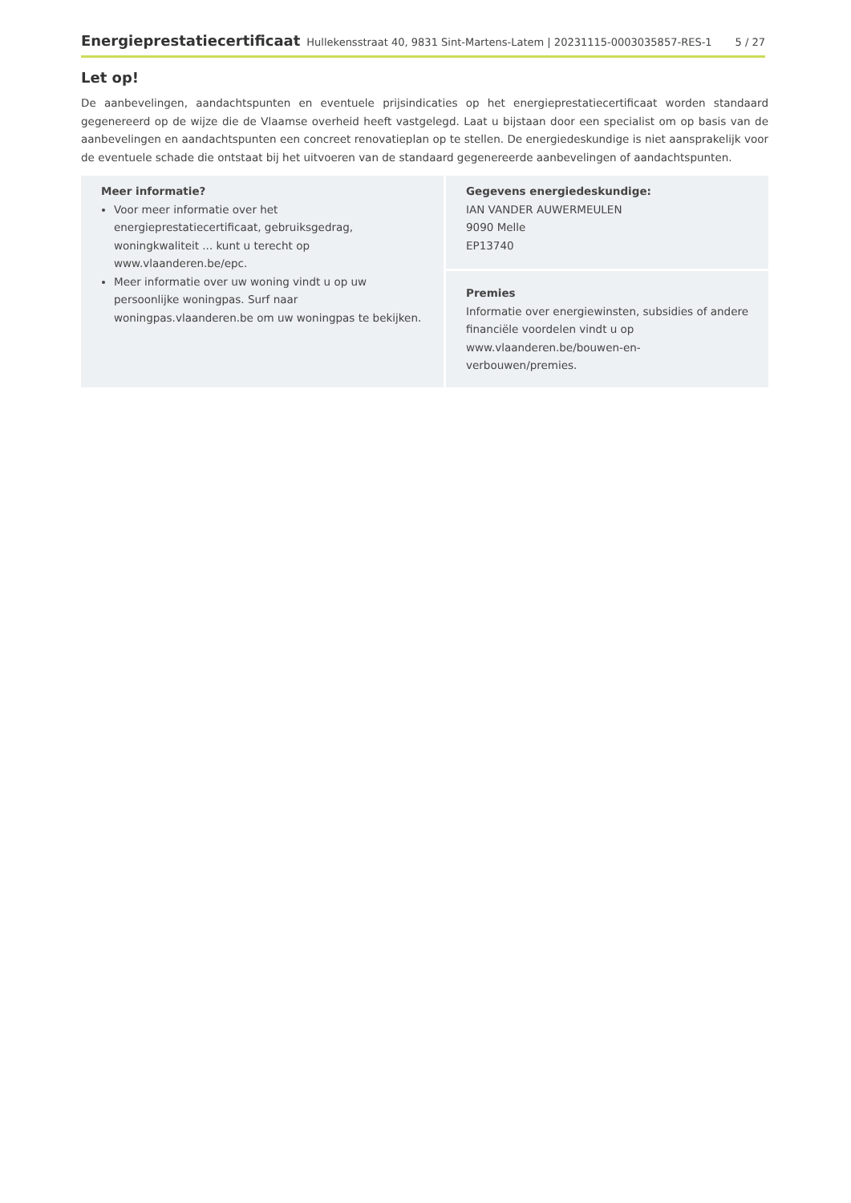Energieprestatiecertificaat Hullekensstraat 40, 9831 Sint-Martens-Latem | 20231115-0003035857-RES-1 5 / 27
Let op!
De aanbevelingen, aandachtspunten en eventuele prijsindicaties op het energieprestatiecertificaat worden standaard gegenereerd op de wijze die de Vlaamse overheid heeft vastgelegd. Laat u bijstaan door een specialist om op basis van de aanbevelingen en aandachtspunten een concreet renovatieplan op te stellen. De energiedeskundige is niet aansprakelijk voor de eventuele schade die ontstaat bij het uitvoeren van de standaard gegenereerde aanbevelingen of aandachtspunten.
Meer informatie?
Voor meer informatie over het energieprestatiecertificaat, gebruiksgedrag, woningkwaliteit ... kunt u terecht op www.vlaanderen.be/epc.
Meer informatie over uw woning vindt u op uw persoonlijke woningpas. Surf naar woningpas.vlaanderen.be om uw woningpas te bekijken.
Gegevens energiedeskundige:
IAN VANDER AUWERMEULEN
9090 Melle
EP13740
Premies
Informatie over energiewinsten, subsidies of andere financiële voordelen vindt u op www.vlaanderen.be/bouwen-en-verbouwen/premies.